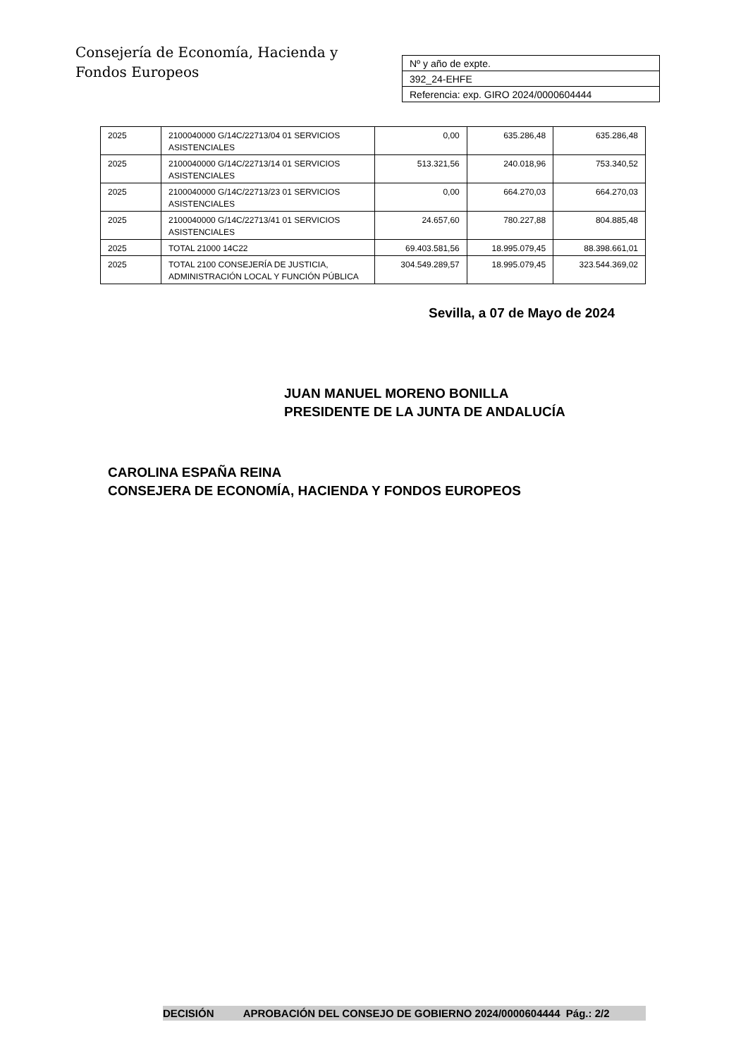Consejería de Economía, Hacienda y
Fondos Europeos
| Nº y año de expte. |
| 392_24-EHFE |
| Referencia: exp. GIRO 2024/0000604444 |
| 2025 | 2100040000 G/14C/22713/04 01 SERVICIOS ASISTENCIALES | 0,00 | 635.286,48 | 635.286,48 |
| 2025 | 2100040000 G/14C/22713/14 01 SERVICIOS ASISTENCIALES | 513.321,56 | 240.018,96 | 753.340,52 |
| 2025 | 2100040000 G/14C/22713/23 01 SERVICIOS ASISTENCIALES | 0,00 | 664.270,03 | 664.270,03 |
| 2025 | 2100040000 G/14C/22713/41 01 SERVICIOS ASISTENCIALES | 24.657,60 | 780.227,88 | 804.885,48 |
| 2025 | TOTAL 21000 14C22 | 69.403.581,56 | 18.995.079,45 | 88.398.661,01 |
| 2025 | TOTAL 2100 CONSEJERÍA DE JUSTICIA, ADMINISTRACIÓN LOCAL Y FUNCIÓN PÚBLICA | 304.549.289,57 | 18.995.079,45 | 323.544.369,02 |
Sevilla, a 07 de Mayo de 2024
JUAN MANUEL MORENO BONILLA
PRESIDENTE DE LA JUNTA DE ANDALUCÍA
CAROLINA ESPAÑA REINA
CONSEJERA DE ECONOMÍA, HACIENDA Y FONDOS EUROPEOS
DECISIÓN APROBACIÓN DEL CONSEJO DE GOBIERNO 2024/0000604444 Pág.: 2/2